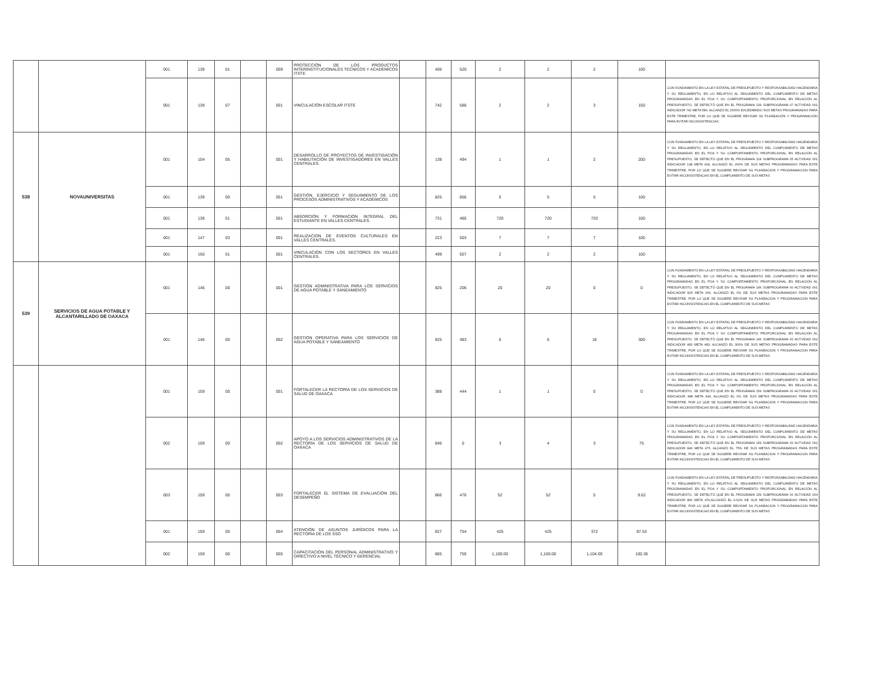| | | 001 | 139 | 01 | | 009 | PROTECCIÓN DE LOS PRODUCTOS INTERINSTITUCIONALES TECNICOS Y ACADEMICOS ITSTE | | 406 | 520 | 2 | 2 | 2 | 100 | |
| | | 001 | 139 | 07 | | 001 | VINCULACIÓN ESCOLAR ITSTE | | 742 | 586 | 2 | 2 | 3 | 150 | CON FUNDAMENTO EN LA LEY ESTATAL DE PRESUPUESTO Y RESPONSABILIDAD HACENDARIA Y SU REGLAMENTO, EN LO RELATIVO AL SEGUIMIENTO DEL CUMPLIMIENTO DE METAS PROGRAMADAS EN EL POA Y SU COMPORTAMIENTO PROPORCIONAL EN RELACIÓN AL PRESUPUESTO, SE DETECTÓ QUE EN EL PROGRAMA 139 SUBPROGRAMA 07 ACTVIDAD 001 INDICADOR 742 META 586, ALCANZÓ EL 1500% EXCEDIENDO SUS METAS PROGRAMADAS PARA ESTE TRIMESTRE, POR LO QUE SE SUGIERE REVISAR SU PLANEACIÓN Y PROGRAMACIÓN PARA EVITAR INCONSISTENCIAS. |
| 538 | NOVAUNIVERSITAS | 001 | 104 | 05 | | 001 | DESARROLLO DE PROYECTOS DE INVESTIGACIÓN Y HABILITACIÓN DE INVESTIGADORES EN VALLES CENTRALES. | | 138 | 494 | 1 | 1 | 2 | 200 | CON FUNDAMENTO EN LA LEY ESTATAL DE PRESUPUESTO Y RESPONSABILIDAD HACENDARIA Y SU REGLAMENTO, EN LO RELATIVO AL SEGUIMIENTO DEL CUMPLIMIENTO DE METAS PROGRAMADAS EN EL POA Y SU COMPORTAMIENTO PROPORCIONAL EN RELACIÓN AL PRESUPUESTO, SE DETECTÓ QUE EN EL PROGRAMA 104 SUBPROGRAMA 05 ACTVIDAD 001 INDICADOR 138 META 494, ALCANZÓ EL 200% DE SUS METAS PROGRAMADAS PARA ESTE TRIMESTRE, POR LO QUE SE SUGIERE REVISAR SU PLANEACION Y PROGRAMACION PARA EVITAR INCONSISTENCIAS EN EL CUMPLIMIENTO DE SUS METAS |
| | | 001 | 139 | 00 | | 001 | GESTIÓN, EJERCICIO Y SEGUIMIENTO DE LOS PROCESOS ADMINISTRATIVOS Y ACADÉMICOS | | 825 | 856 | 5 | 5 | 5 | 100 | |
| | | 001 | 139 | 01 | | 001 | ABSORCIÓN Y FORMACIÓN INTEGRAL DEL ESTUDIANTE EN VALLES CENTRALES. | | 731 | 485 | 720 | 720 | 720 | 100 | |
| | | 001 | 147 | 03 | | 001 | REALIZACION DE EVENTOS CULTURALES EN VALLES CENTRALES. | | 223 | 503 | 7 | 7 | 7 | 100 | |
| | | 001 | 156 | 01 | | 001 | VINCULACIÓN CON LOS SECTORES EN VALLES CENTRALES. | | 499 | 507 | 2 | 2 | 2 | 100 | |
| 539 | SERVICIOS DE AGUA POTABLE Y ALCANTARILLADO DE OAXACA | 001 | 146 | 00 | | 001 | GESTION ADMINISTRATIVA PARA LOS SERVICIOS DE AGUA POTABLE Y SANEAMIENTO | | 825 | 206 | 20 | 20 | 0 | 0 | CON FUNDAMENTO EN LA LEY ESTATAL DE PRESUPUESTO Y RESPONSABILIDAD HACENDARIA Y SU REGLAMENTO, EN LO RELATIVO AL SEGUIMIENTO DEL CUMPLIMIENTO DE METAS PROGRAMADAS EN EL POA Y SU COMPORTAMIENTO PROPORCIONAL EN RELACIÓN AL PRESUPUESTO, SE DETECTÓ QUE EN EL PROGRAMA 146 SUBPROGRAMA 00 ACTVIDAD 001 INDICADOR 825 META 206, ALCANZÓ EL 0% DE SUS METAS PROGRAMADAS PARA ESTE TRIMESTRE, POR LO QUE SE SUGIERE REVISAR SU PLANEACION Y PROGRAMACION PARA EVITAR INCONSISTENCIAS EN EL CUMPLIMIENTO DE SUS METAS |
| | | 001 | 146 | 00 | | 002 | GESTION OPERATIVA PARA LOS SERVICIOS DE AGUA POTABLE Y SANEAMIENTO | | 825 | 483 | 6 | 6 | 18 | 300 | CON FUNDAMENTO EN LA LEY ESTATAL DE PRESUPUESTO Y RESPONSABILIDAD HACENDARIA Y SU REGLAMENTO, EN LO RELATIVO AL SEGUIMIENTO DEL CUMPLIMIENTO DE METAS PROGRAMADAS EN EL POA Y SU COMPORTAMIENTO PROPORCIONAL EN RELACIÓN AL PRESUPUESTO, SE DETECTÓ QUE EN EL PROGRAMA 146 SUBPROGRAMA 00 ACTVIDAD 002 INDICADOR 483 META 483, ALCANZÓ EL 300% DE SUS METAS PROGRAMADAS PARA ESTE TRIMESTRE, POR LO QUE SE SUGIERE REVISAR SU PLANEACION Y PROGRAMACION PARA EVITAR INCONSISTENCIAS EN EL CUMPLIMIENTO DE SUS METAS |
| | | 001 | 159 | 00 | | 001 | FORTALECER LA RECTORÍA DE LOS SERVICIOS DE SALUD DE OAXACA | | 388 | 444 | 1 | 1 | 0 | 0 | CON FUNDAMENTO EN LA LEY ESTATAL DE PRESUPUESTO Y RESPONSABILIDAD HACENDARIA Y SU REGLAMENTO, EN LO RELATIVO AL SEGUIMIENTO DEL CUMPLIMIENTO DE METAS PROGRAMADAS EN EL POA Y SU COMPORTAMIENTO PROPORCIONAL EN RELACIÓN AL PRESUPUESTO, SE DETECTÓ QUE EN EL PROGRAMA 159 SUBPROGRAMA 00 ACTVIDAD 001 INDICADOR 388 META 444, ALCANZÓ EL 0% DE SUS METAS PROGRAMADAS PARA ESTE TRIMESTRE, POR LO QUE SE SUGIERE REVISAR SU PLANEACION Y PROGRAMACION PARA EVITAR INCONSISTENCIAS EN EL CUMPLIMIENTO DE SUS METAS |
| | | 002 | 159 | 00 | | 002 | APOYO A LOS SERVICIOS ADMINISTRATIVOS DE LA RECTORÍA DE LOS SERVICIOS DE SALUD DE OAXACA | | 846 | 0 | 3 | 4 | 3 | 75 | CON FUNDAMENTO EN LA LEY ESTATAL DE PRESUPUESTO Y RESPONSABILIDAD HACENDARIA Y SU REGLAMENTO, EN LO RELATIVO AL SEGUIMIENTO DEL CUMPLIMIENTO DE METAS PROGRAMADAS EN EL POA Y SU COMPORTAMIENTO PROPORCIONAL EN RELACIÓN AL PRESUPUESTO, SE DETECTÓ QUE EN EL PROGRAMA 159 SUBPROGRAMA 00 ACTVIDAD 002 INDICADOR 846 META 475, ALCANZÓ EL 75% DE SUS METAS PROGRAMADAS PARA ESTE TRIMESTRE, POR LO QUE SE SUGIERE REVISAR SU PLANEACION Y PROGRAMACION PARA EVITAR INCONSISTENCIAS EN EL CUMPLIMIENTO DE SUS METAS |
| | | 003 | 159 | 00 | | 003 | FORTALECER EL SISTEMA DE EVALUACIÓN DEL DESEMPEÑO | | 866 | 476 | 52 | 52 | 5 | 9.62 | CON FUNDAMENTO EN LA LEY ESTATAL DE PRESUPUESTO Y RESPONSABILIDAD HACENDARIA Y SU REGLAMENTO, EN LO RELATIVO AL SEGUIMIENTO DEL CUMPLIMIENTO DE METAS PROGRAMADAS EN EL POA Y SU COMPORTAMIENTO PROPORCIONAL EN RELACIÓN AL PRESUPUESTO, SE DETECTÓ QUE EN EL PROGRAMA 159 SUBPROGRAMA 00 ACTVIDAD 003 INDICADOR 866 META 476,ALCANZÓ EL 9.62% DE SUS METAS PROGRAMADAS PARA ESTE TRIMESTRE, POR LO QUE SE SUGIERE REVISAR SU PLANEACION Y PROGRAMACION PARA EVITAR INCONSISTENCIAS EN EL CUMPLIMIENTO DE SUS METAS |
| | | 001 | 159 | 00 | | 004 | ATENCIÓN DE ASUNTOS JURÍDICOS PARA LA RECTORÍA DE LOS SSO | | 827 | 754 | 425 | 425 | 372 | 87.53 | |
| | | 002 | 159 | 00 | | 005 | CAPACITACION DEL PERSONAL ADMINISTRATIVO Y DIRECTIVO A NIVEL TÉCNICO Y GERENCIAL | | 865 | 755 | 1,100.00 | 1,100.00 | 1,104.00 | 100.36 | |